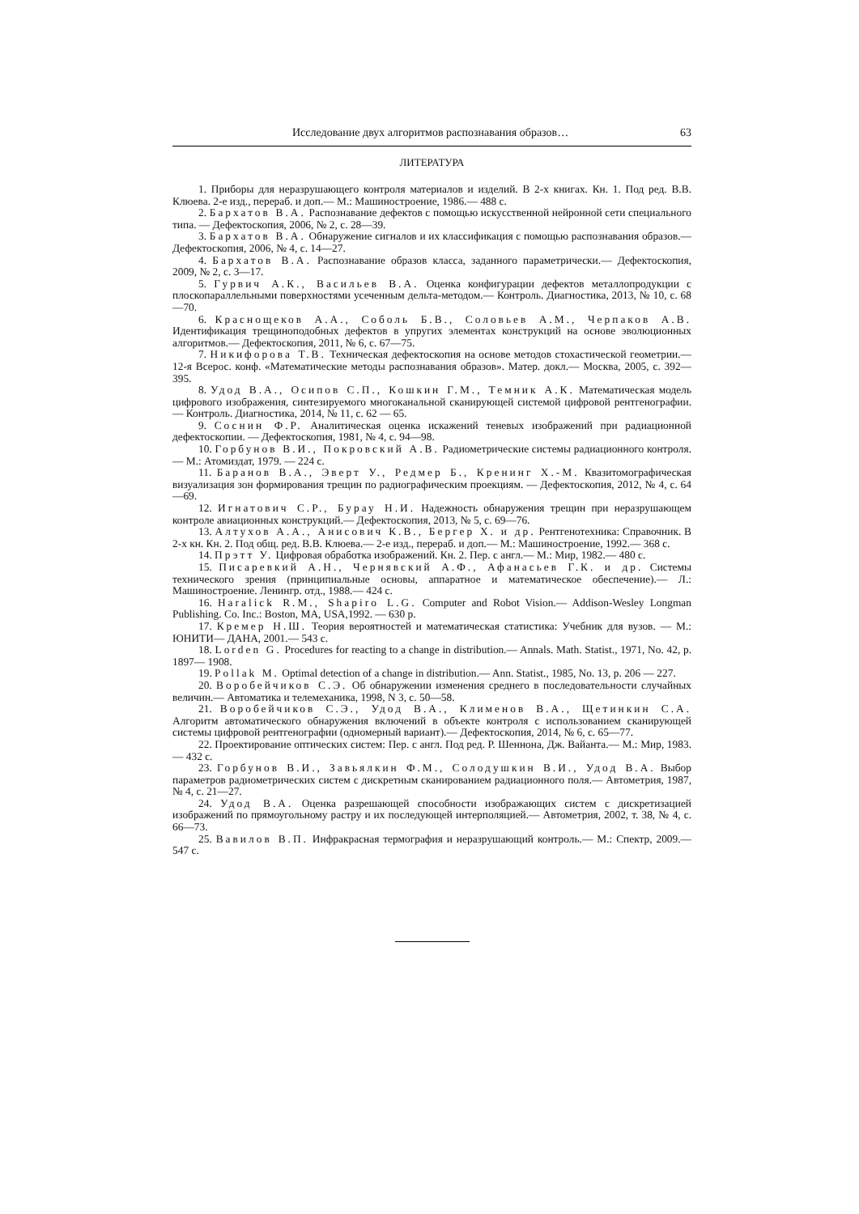Исследование двух алгоритмов распознавания образов… 63
ЛИТЕРАТУРА
1. Приборы для неразрушающего контроля материалов и изделий. В 2-х книгах. Кн. 1. Под ред. В.В. Клюева. 2-е изд., перераб. и доп.— М.: Машиностроение, 1986.— 488 с.
2. Бархатов В.А. Распознавание дефектов с помощью искусственной нейронной сети специального типа. — Дефектоскопия, 2006, № 2, с. 28—39.
3. Бархатов В.А. Обнаружение сигналов и их классификация с помощью распознавания образов.— Дефектоскопия, 2006, № 4, с. 14—27.
4. Бархатов В.А. Распознавание образов класса, заданного параметрически.— Дефектоскопия, 2009, № 2, с. 3—17.
5. Гурвич А.К., Васильев В.А. Оценка конфигурации дефектов металлопродукции с плоскопараллельными поверхностями усеченным дельта-методом.— Контроль. Диагностика, 2013, № 10, с. 68—70.
6. Краснощеков А.А., Соболь Б.В., Соловьев А.М., Черпаков А.В. Идентификация трещиноподобных дефектов в упругих элементах конструкций на основе эволюционных алгоритмов.— Дефектоскопия, 2011, № 6, с. 67—75.
7. Никифорова Т.В. Техническая дефектоскопия на основе методов стохастической геометрии.— 12-я Всерос. конф. «Математические методы распознавания образов». Матер. докл.— Москва, 2005, с. 392—395.
8. Удод В.А., Осипов С.П., Кошкин Г.М., Темник А.К. Математическая модель цифрового изображения, синтезируемого многоканальной сканирующей системой цифровой рентгенографии. — Контроль. Диагностика, 2014, № 11, с. 62 — 65.
9. Соснин Ф.Р. Аналитическая оценка искажений теневых изображений при радиационной дефектоскопии. — Дефектоскопия, 1981, № 4, с. 94—98.
10. Горбунов В.И., Покровский А.В. Радиометрические системы радиационного контроля.— М.: Атомиздат, 1979. — 224 с.
11. Баранов В.А., Эверт У., Редмер Б., Кренинг Х.-М. Квазитомографическая визуализация зон формирования трещин по радиографическим проекциям. — Дефектоскопия, 2012, № 4, с. 64—69.
12. Игнатович С.Р., Бурау Н.И. Надежность обнаружения трещин при неразрушающем контроле авиационных конструкций.— Дефектоскопия, 2013, № 5, с. 69—76.
13. Алтухов А.А., Анисович К.В., Бергер Х. и др. Рентгенотехника: Справочник. В 2-х кн. Кн. 2. Под общ. ред. В.В. Клюева.— 2-е изд., перераб. и доп.— М.: Машиностроение, 1992.— 368 с.
14. Прэтт У. Цифровая обработка изображений. Кн. 2. Пер. с англ.— М.: Мир, 1982.— 480 с.
15. Писаревкий А.Н., Чернявский А.Ф., Афанасьев Г.К. и др. Системы технического зрения (принципиальные основы, аппаратное и математическое обеспечение).— Л.: Машиностроение. Ленингр. отд., 1988.— 424 с.
16. Haralick R.M., Shapiro L.G. Computer and Robot Vision.— Addison-Wesley Longman Publishing. Co. Inc.: Boston, MA, USA,1992. — 630 p.
17. Кремер Н.Ш. Теория вероятностей и математическая статистика: Учебник для вузов. — М.: ЮНИТИ— ДАНА, 2001.— 543 с.
18. Lorden G. Procedures for reacting to a change in distribution.— Annals. Math. Statist., 1971, No. 42, p. 1897— 1908.
19. Pollak M. Optimal detection of a change in distribution.— Ann. Statist., 1985, No. 13, p. 206 — 227.
20. Воробейчиков С.Э. Об обнаружении изменения среднего в последовательности случайных величин.— Автоматика и телемеханика, 1998, N 3, с. 50—58.
21. Воробейчиков С.Э., Удод В.А., Клименов В.А., Щетинкин С.А. Алгоритм автоматического обнаружения включений в объекте контроля с использованием сканирующей системы цифровой рентгенографии (одномерный вариант).— Дефектоскопия, 2014, № 6, с. 65—77.
22. Проектирование оптических систем: Пер. с англ. Под ред. Р. Шеннона, Дж. Вайанта.— М.: Мир, 1983.— 432 с.
23. Горбунов В.И., Завьялкин Ф.М., Солодушкин В.И., Удод В.А. Выбор параметров радиометрических систем с дискретным сканированием радиационного поля.— Автометрия, 1987, № 4, с. 21—27.
24. Удод В.А. Оценка разрешающей способности изображающих систем с дискретизацией изображений по прямоугольному растру и их последующей интерполяцией.— Автометрия, 2002, т. 38, № 4, с. 66—73.
25. Вавилов В.П. Инфракрасная термография и неразрушающий контроль.— М.: Спектр, 2009.— 547 с.